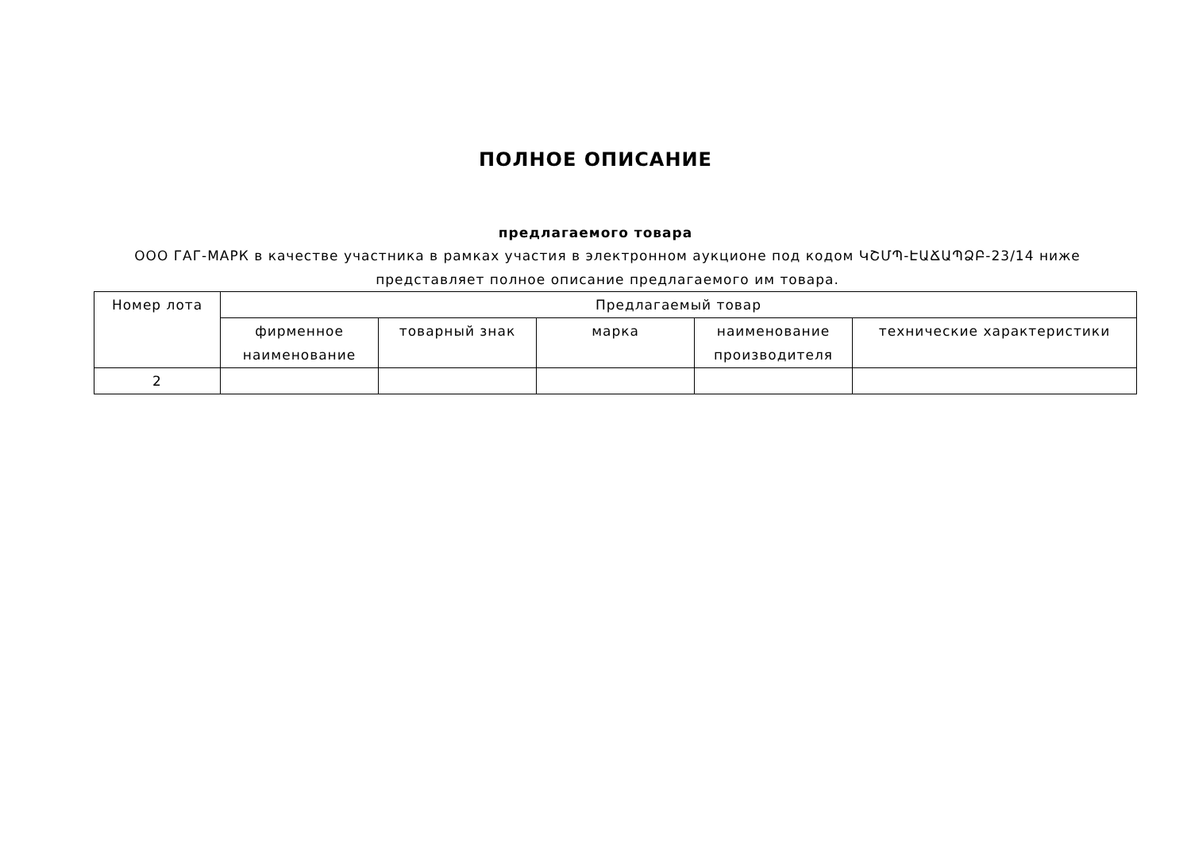ПОЛНОЕ ОПИСАНИЕ
предлагаемого товара
ООО ГАГ-МАРК в качестве участника в рамках участия в электронном аукционе под кодом ԿՇՄՊ-ԷԱՃԱՊՁԲ-23/14 ниже представляет полное описание предлагаемого им товара.
| Номер лота | Предлагаемый товар | | | | |
| --- | --- | --- | --- | --- | --- |
| | фирменное наименование | товарный знак | марка | наименование производителя | технические характеристики |
| 2 | | | | | |